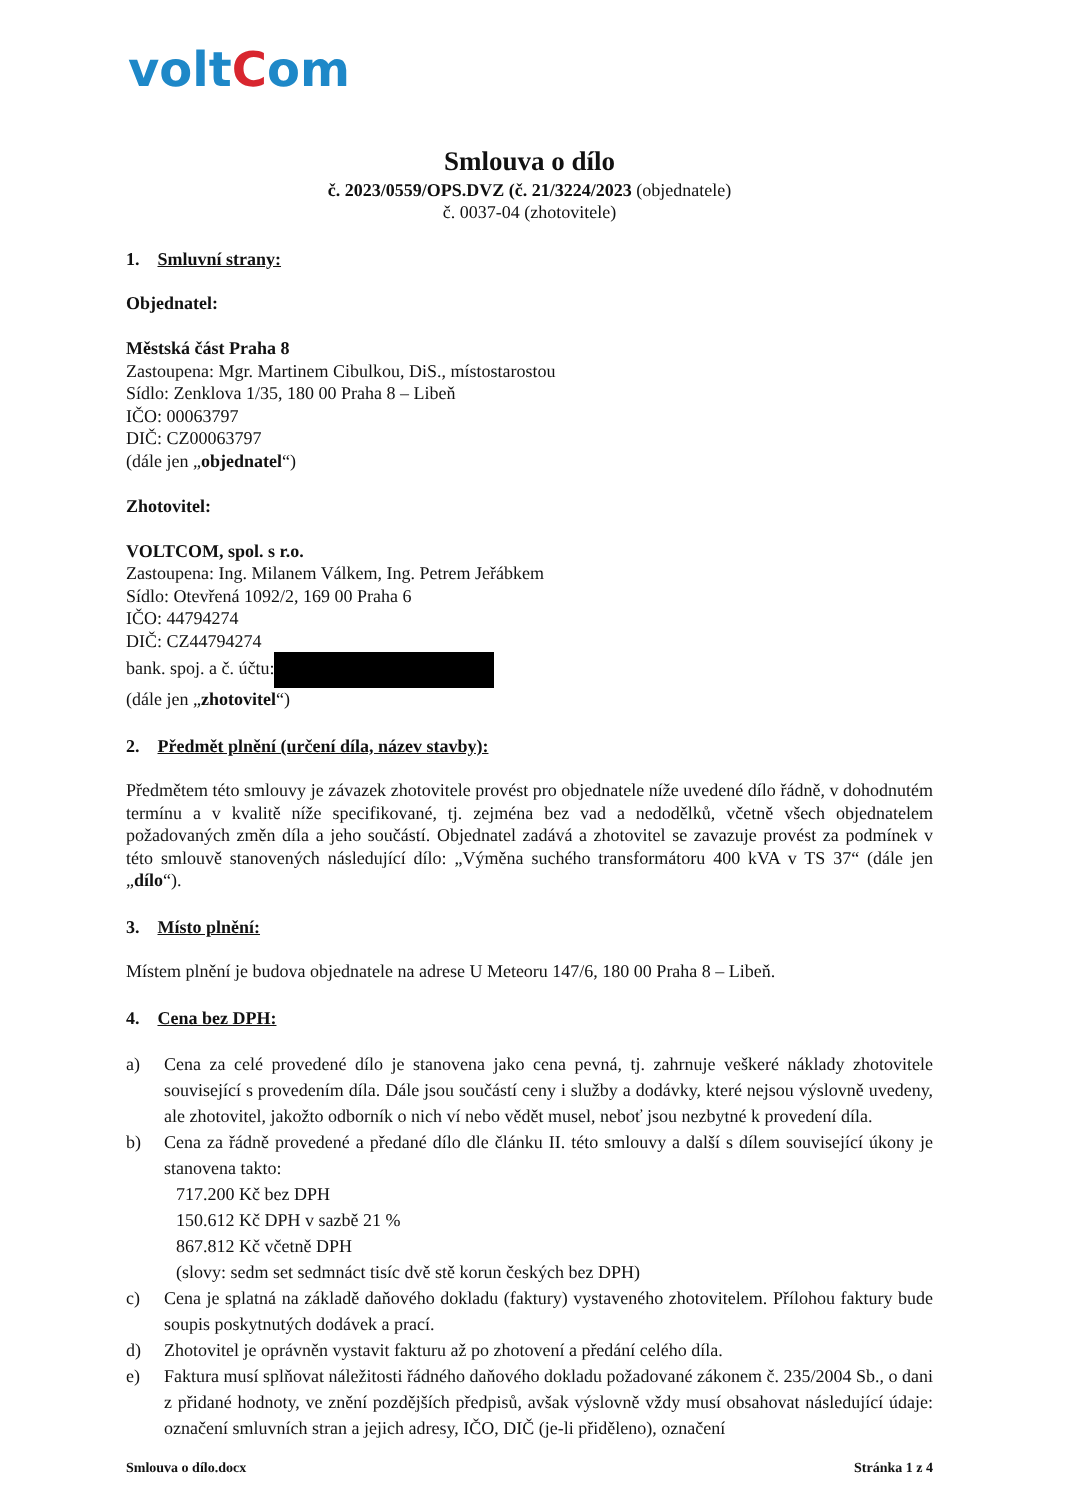voltCom
Smlouva o dílo
č. 2023/0559/OPS.DVZ (č. 21/3224/2023 (objednatele)
č. 0037-04 (zhotovitele)
1. Smluvní strany:
Objednatel:
Městská část Praha 8
Zastoupena: Mgr. Martinem Cibulkou, DiS., místostarostou
Sídlo: Zenklova 1/35, 180 00 Praha 8 – Libeň
IČO: 00063797
DIČ: CZ00063797
(dále jen „objednatel“)
Zhotovitel:
VOLTCOM, spol. s r.o.
Zastoupena: Ing. Milanem Válkem, Ing. Petrem Jeřábkem
Sídlo: Otevřená 1092/2, 169 00 Praha 6
IČO: 44794274
DIČ: CZ44794274
bank. spoj. a č. účtu:
(dále jen „zhotovitel“)
2. Předmět plnění (určení díla, název stavby):
Předmětem této smlouvy je závazek zhotovitele provést pro objednatele níže uvedené dílo řádně, v dohodnutém termínu a v kvalitě níže specifikované, tj. zejména bez vad a nedodělků, včetně všech objednatelem požadovaných změn díla a jeho součástí. Objednatel zadává a zhotovitel se zavazuje provést za podmínek v této smlouvě stanovených následující dílo: „Výměna suchého transformátoru 400 kVA v TS 37“ (dále jen „dílo“).
3. Místo plnění:
Místem plnění je budova objednatele na adrese U Meteoru 147/6, 180 00 Praha 8 – Libeň.
4. Cena bez DPH:
a) Cena za celé provedené dílo je stanovena jako cena pevná, tj. zahrnuje veškeré náklady zhotovitele související s provedením díla. Dále jsou součástí ceny i služby a dodávky, které nejsou výslovně uvedeny, ale zhotovitel, jakožto odborník o nich ví nebo vědět musel, neboť jsou nezbytné k provedení díla.
b) Cena za řádně provedené a předané dílo dle článku II. této smlouvy a další s dílem související úkony je stanovena takto:
717.200 Kč bez DPH
150.612 Kč DPH v sazbě 21 %
867.812 Kč včetně DPH
(slovy: sedm set sedmnáct tisíc dvě stě korun českých bez DPH)
c) Cena je splatná na základě daňového dokladu (faktury) vystaveného zhotovitelem. Přílohou faktury bude soupis poskytnutých dodávek a prací.
d) Zhotovitel je oprávněn vystavit fakturu až po zhotovení a předání celého díla.
e) Faktura musí splňovat náležitosti řádného daňového dokladu požadované zákonem č. 235/2004 Sb., o dani z přidané hodnoty, ve znění pozdějších předpisů, avšak výslovně vždy musí obsahovat následující údaje: označení smluvních stran a jejich adresy, IČO, DIČ (je-li přiděleno), označení
Smlouva o dílo.docx Stránka 1 z 4